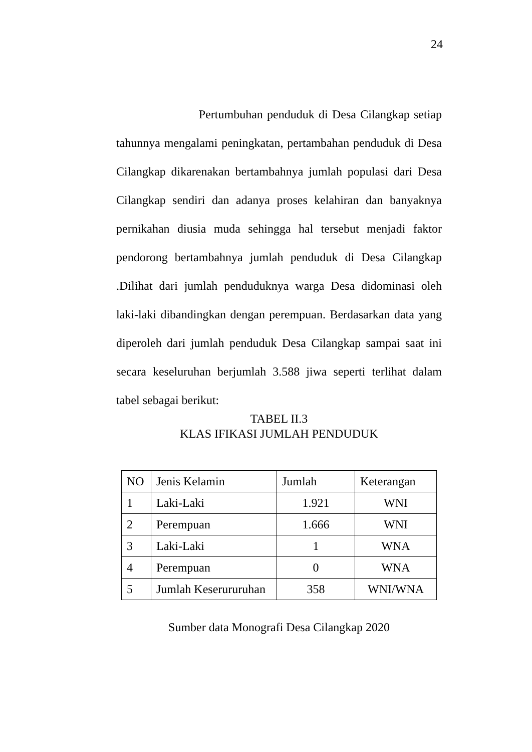24
Pertumbuhan penduduk di Desa Cilangkap setiap tahunnya mengalami peningkatan, pertambahan penduduk di Desa Cilangkap dikarenakan bertambahnya jumlah populasi dari Desa Cilangkap sendiri dan adanya proses kelahiran dan banyaknya pernikahan diusia muda sehingga hal tersebut menjadi faktor pendorong bertambahnya jumlah penduduk di Desa Cilangkap .Dilihat dari jumlah penduduknya warga Desa didominasi oleh laki-laki dibandingkan dengan perempuan. Berdasarkan data yang diperoleh dari jumlah penduduk Desa Cilangkap sampai saat ini secara keseluruhan berjumlah 3.588 jiwa seperti terlihat dalam tabel sebagai berikut:
TABEL II.3
KLAS IFIKASI JUMLAH PENDUDUK
| NO | Jenis Kelamin | Jumlah | Keterangan |
| 1 | Laki-Laki | 1.921 | WNI |
| 2 | Perempuan | 1.666 | WNI |
| 3 | Laki-Laki | 1 | WNA |
| 4 | Perempuan | 0 | WNA |
| 5 | Jumlah Keserururuhan | 358 | WNI/WNA |
Sumber data Monografi Desa Cilangkap 2020